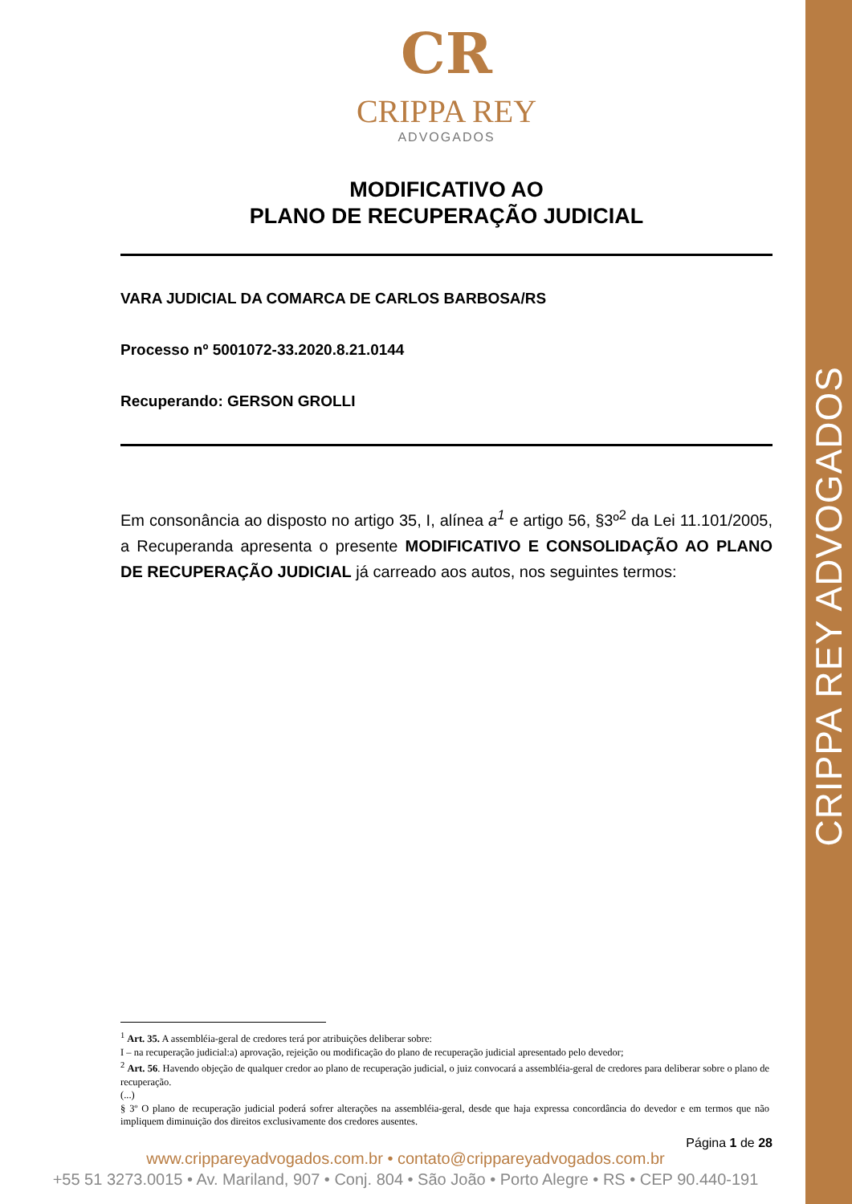CRIPPA REY ADVOGADOS
CR
CRIPPA REY
ADVOGADOS
MODIFICATIVO AO
PLANO DE RECUPERAÇÃO JUDICIAL
VARA JUDICIAL DA COMARCA DE CARLOS BARBOSA/RS
Processo nº 5001072-33.2020.8.21.0144
Recuperando: GERSON GROLLI
Em consonância ao disposto no artigo 35, I, alínea a<sup>1</sup> e artigo 56, §3º<sup>2</sup> da Lei 11.101/2005, a Recuperanda apresenta o presente MODIFICATIVO E CONSOLIDAÇÃO AO PLANO DE RECUPERAÇÃO JUDICIAL já carreado aos autos, nos seguintes termos:
<sup>1</sup> Art. 35. A assembléia-geral de credores terá por atribuições deliberar sobre:
I – na recuperação judicial:a) aprovação, rejeição ou modificação do plano de recuperação judicial apresentado pelo devedor;
<sup>2</sup> Art. 56. Havendo objeção de qualquer credor ao plano de recuperação judicial, o juiz convocará a assembléia-geral de credores para deliberar sobre o plano de recuperação.
(...)
§ 3º O plano de recuperação judicial poderá sofrer alterações na assembléia-geral, desde que haja expressa concordância do devedor e em termos que não impliquem diminuição dos direitos exclusivamente dos credores ausentes.
Página 1 de 28
www.crippareyadvogados.com.br • contato@crippareyadvogados.com.br
+55 51 3273.0015 • Av. Mariland, 907 • Conj. 804 • São João • Porto Alegre • RS • CEP 90.440-191